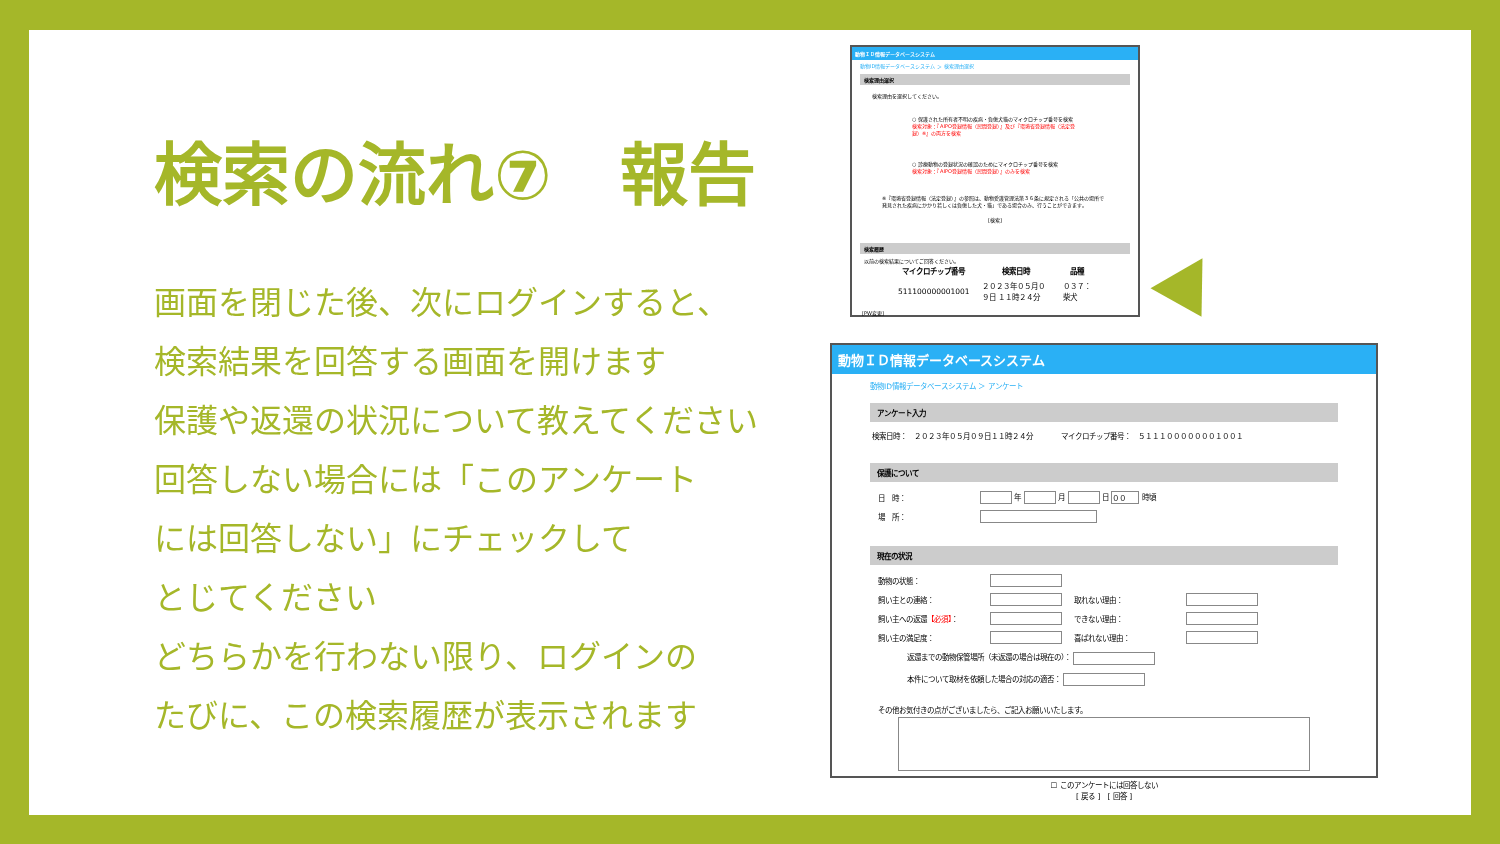検索の流れ⑦　報告
画面を閉じた後、次にログインすると、
検索結果を回答する画面を開けます
保護や返還の状況について教えてください
回答しない場合には「このアンケート
には回答しない」にチェックして
とじてください
どちらかを行わない限り、ログインの
たびに、この検索履歴が表示されます
動物ＩＤ情報データベースシステム
動物ID情報データベースシステム ＞ 検索理由選択
検索理由選択
検索理由を選択してください。
○ 保護された所有者不明の疾病・負傷犬猫のマイクロチップ番号を検索
検索対象：『AIPO登録情報（民間登録）』及び『環境省登録情報（法定登録）※』の両方を検索
○ 診療動物の登録状況の確認のためにマイクロチップ番号を検索
検索対象：『AIPO登録情報（民間登録）』のみを検索
※『環境省登録情報（法定登録）』の参照は、動物愛護管理法第３６条に規定される「公共の場所で発見された疾病にかかり若しくは負傷した犬・猫」である場合のみ、行うことができます。
[検索]
検索履歴
以前の検索結果についてご回答ください。
| マイクロチップ番号 | 検索日時 | 品種 |
| --- | --- | --- |
| 511100000001001 | ２０２３年０５月０９日 １１時２４分 | ０３７：柴犬 |
[PW変更]
動物ＩＤ情報データベースシステム
動物ID情報データベースシステム ＞ アンケート
アンケート入力
検索日時：　２０２３年０５月０９日１１時２４分　　　　マイクロチップ番号：　５１１１０００００００１００１
保護について
| 日 時： | 年 月 日 ００ 時頃 |
| 場 所： | |
現在の状況
| 動物の状態： | | | |
| 飼い主との連絡： | | 取れない理由： | |
| 飼い主への返還 【必須】 ： | | できない理由： | |
| 飼い主の満足度： | | 喜ばれない理由： | |
返還までの動物保管場所（未返還の場合は現在の）：
本件について取材を依頼した場合の対応の適否：
その他お気付きの点がございましたら、ご記入お願いいたします。
☐ このアンケートには回答しない
[ 戻る ]　[ 回答 ]